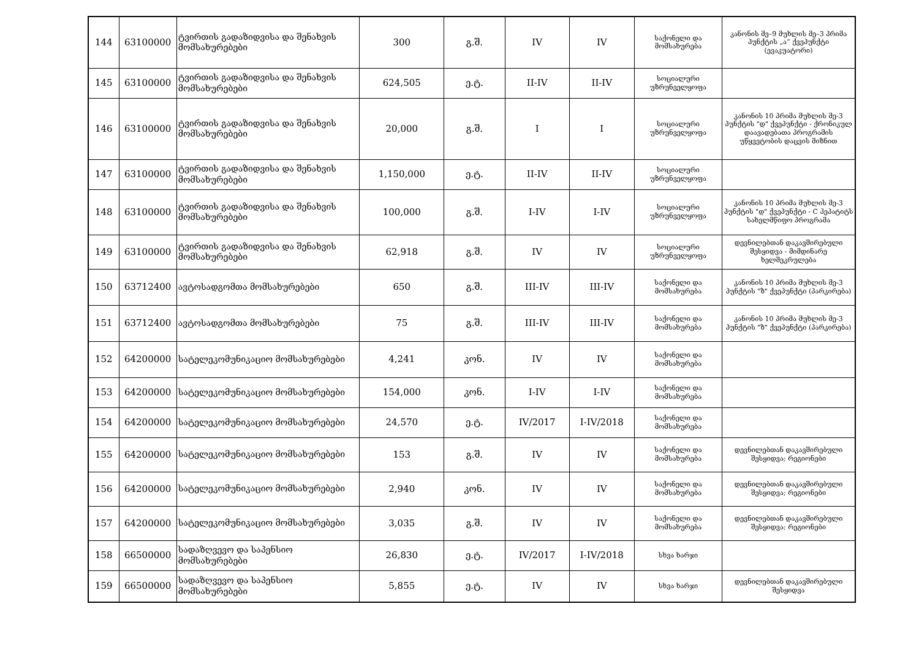| 144 | 63100000 | ტვირთის გადაზიდვისა და შენახვის მომსახურებები | 300 | გ.შ. | IV | IV | საქონელი და მომსახურება | კანონის მე–9 მუხლის მე–3 პრიმა პუნქტის „ა“ ქვეპუნქტი (ევაკუატორი) |
| 145 | 63100000 | ტვირთის გადაზიდვისა და შენახვის მომსახურებები | 624,505 | ე.ტ. | II-IV | II-IV | სოციალური უზრუნველყოფა | |
| 146 | 63100000 | ტვირთის გადაზიდვისა და შენახვის მომსახურებები | 20,000 | გ.შ. | I | I | სოციალური უზრუნველყოფა | კანონის 10 პრიმა მუხლის მე-3 პუნქტის "დ" ქვეპუნქტი - ქრონიკულ დაავადებათა პროგრამის უწყვეტობის დაცვის მიზნით |
| 147 | 63100000 | ტვირთის გადაზიდვისა და შენახვის მომსახურებები | 1,150,000 | ე.ტ. | II-IV | II-IV | სოციალური უზრუნველყოფა | |
| 148 | 63100000 | ტვირთის გადაზიდვისა და შენახვის მომსახურებები | 100,000 | გ.შ. | I-IV | I-IV | სოციალური უზრუნველყოფა | კანონის 10 პრიმა მუხლის მე-3 პუნქტის "დ" ქვეპუნქტი - C ჰეპატიტს სახელმწიფო პროგრამა |
| 149 | 63100000 | ტვირთის გადაზიდვისა და შენახვის მომსახურებები | 62,918 | გ.შ. | IV | IV | სოციალური უზრუნველყოფა | დევნილებთან დაკავშირებული შესყიდვა - მიმდინარე ხელშეკრულება |
| 150 | 63712400 | ავტოსადგომთა მომსახურებები | 650 | გ.შ. | III-IV | III-IV | საქონელი და მომსახურება | კანონის 10 პრიმა მუხლის მე-3 პუნქტის "ზ" ქვეპუნქტი (პარკირება) |
| 151 | 63712400 | ავტოსადგომთა მომსახურებები | 75 | გ.შ. | III-IV | III-IV | საქონელი და მომსახურება | კანონის 10 პრიმა მუხლის მე-3 პუნქტის "ზ" ქვეპუნქტი (პარკირება) |
| 152 | 64200000 | სატელეკომუნიკაციო მომსახურებები | 4,241 | კონ. | IV | IV | საქონელი და მომსახურება | |
| 153 | 64200000 | სატელეკომუნიკაციო მომსახურებები | 154,000 | კონ. | I-IV | I-IV | საქონელი და მომსახურება | |
| 154 | 64200000 | სატელეკომუნიკაციო მომსახურებები | 24,570 | ე.ტ. | IV/2017 | I-IV/2018 | საქონელი და მომსახურება | |
| 155 | 64200000 | სატელეკომუნიკაციო მომსახურებები | 153 | გ.შ. | IV | IV | საქონელი და მომსახურება | დევნილებთან დაკავშირებული შესყიდვა; რეგიონები |
| 156 | 64200000 | სატელეკომუნიკაციო მომსახურებები | 2,940 | კონ. | IV | IV | საქონელი და მომსახურება | დევნილებთან დაკავშირებული შესყიდვა; რეგიონები |
| 157 | 64200000 | სატელეკომუნიკაციო მომსახურებები | 3,035 | გ.შ. | IV | IV | საქონელი და მომსახურება | დევნილებთან დაკავშირებული შესყიდვა; რეგიონები |
| 158 | 66500000 | სადაზღვევო და საპენსიო მომსახურებები | 26,830 | ე.ტ. | IV/2017 | I-IV/2018 | სხვა ხარჯი | |
| 159 | 66500000 | სადაზღვევო და საპენსიო მომსახურებები | 5,855 | ე.ტ. | IV | IV | სხვა ხარჯი | დევნილებთან დაკავშირებული შესყიდვა |